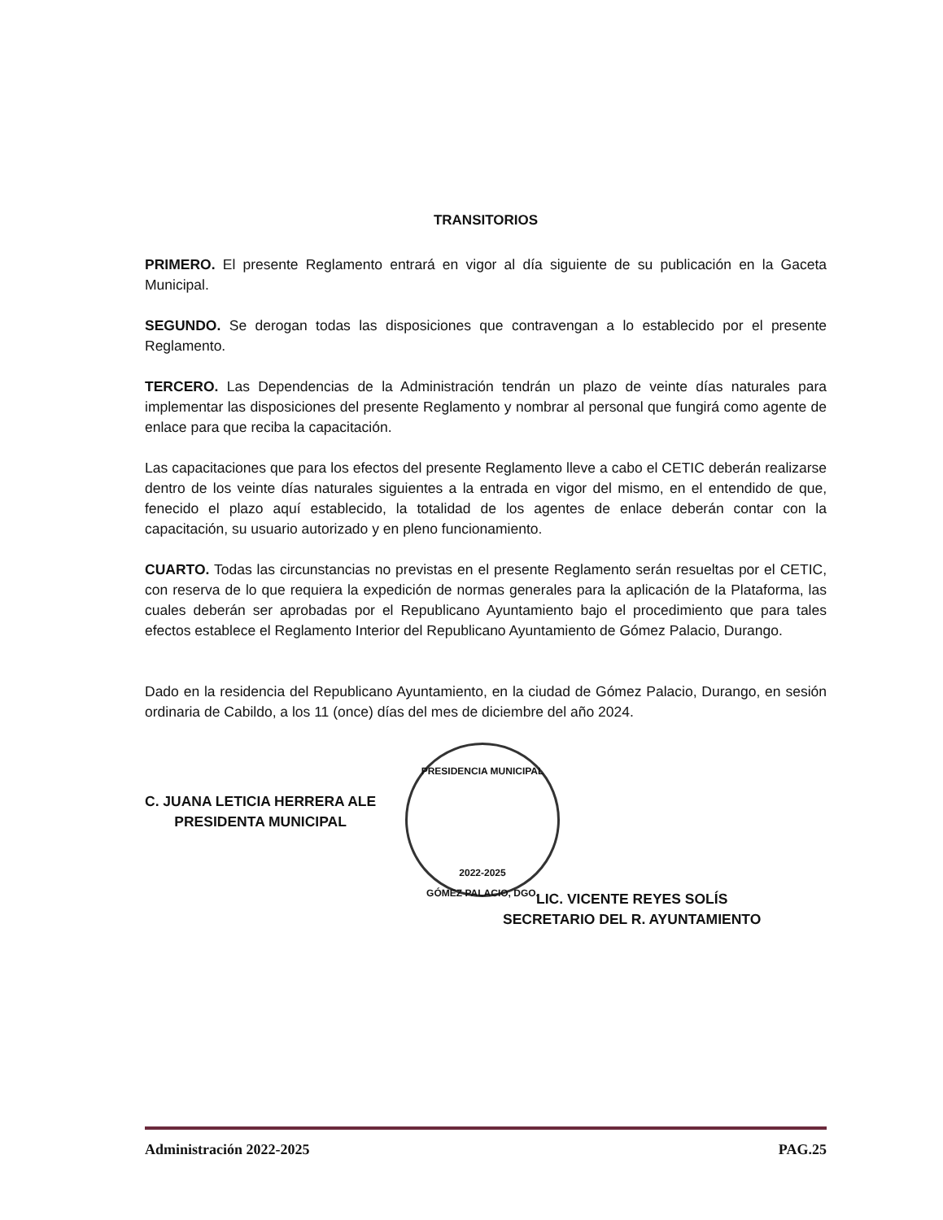TRANSITORIOS
PRIMERO. El presente Reglamento entrará en vigor al día siguiente de su publicación en la Gaceta Municipal.
SEGUNDO. Se derogan todas las disposiciones que contravengan a lo establecido por el presente Reglamento.
TERCERO. Las Dependencias de la Administración tendrán un plazo de veinte días naturales para implementar las disposiciones del presente Reglamento y nombrar al personal que fungirá como agente de enlace para que reciba la capacitación.
Las capacitaciones que para los efectos del presente Reglamento lleve a cabo el CETIC deberán realizarse dentro de los veinte días naturales siguientes a la entrada en vigor del mismo, en el entendido de que, fenecido el plazo aquí establecido, la totalidad de los agentes de enlace deberán contar con la capacitación, su usuario autorizado y en pleno funcionamiento.
CUARTO. Todas las circunstancias no previstas en el presente Reglamento serán resueltas por el CETIC, con reserva de lo que requiera la expedición de normas generales para la aplicación de la Plataforma, las cuales deberán ser aprobadas por el Republicano Ayuntamiento bajo el procedimiento que para tales efectos establece el Reglamento Interior del Republicano Ayuntamiento de Gómez Palacio, Durango.
Dado en la residencia del Republicano Ayuntamiento, en la ciudad de Gómez Palacio, Durango, en sesión ordinaria de Cabildo, a los 11 (once) días del mes de diciembre del año 2024.
C. JUANA LETICIA HERRERA ALE
PRESIDENTA MUNICIPAL
PRESIDENCIA MUNICIPAL
2022-2025
GÓMEZ PALACIO, DGO.
LIC. VICENTE REYES SOLÍS
SECRETARIO DEL R. AYUNTAMIENTO
Administración 2022-2025 PAG.25